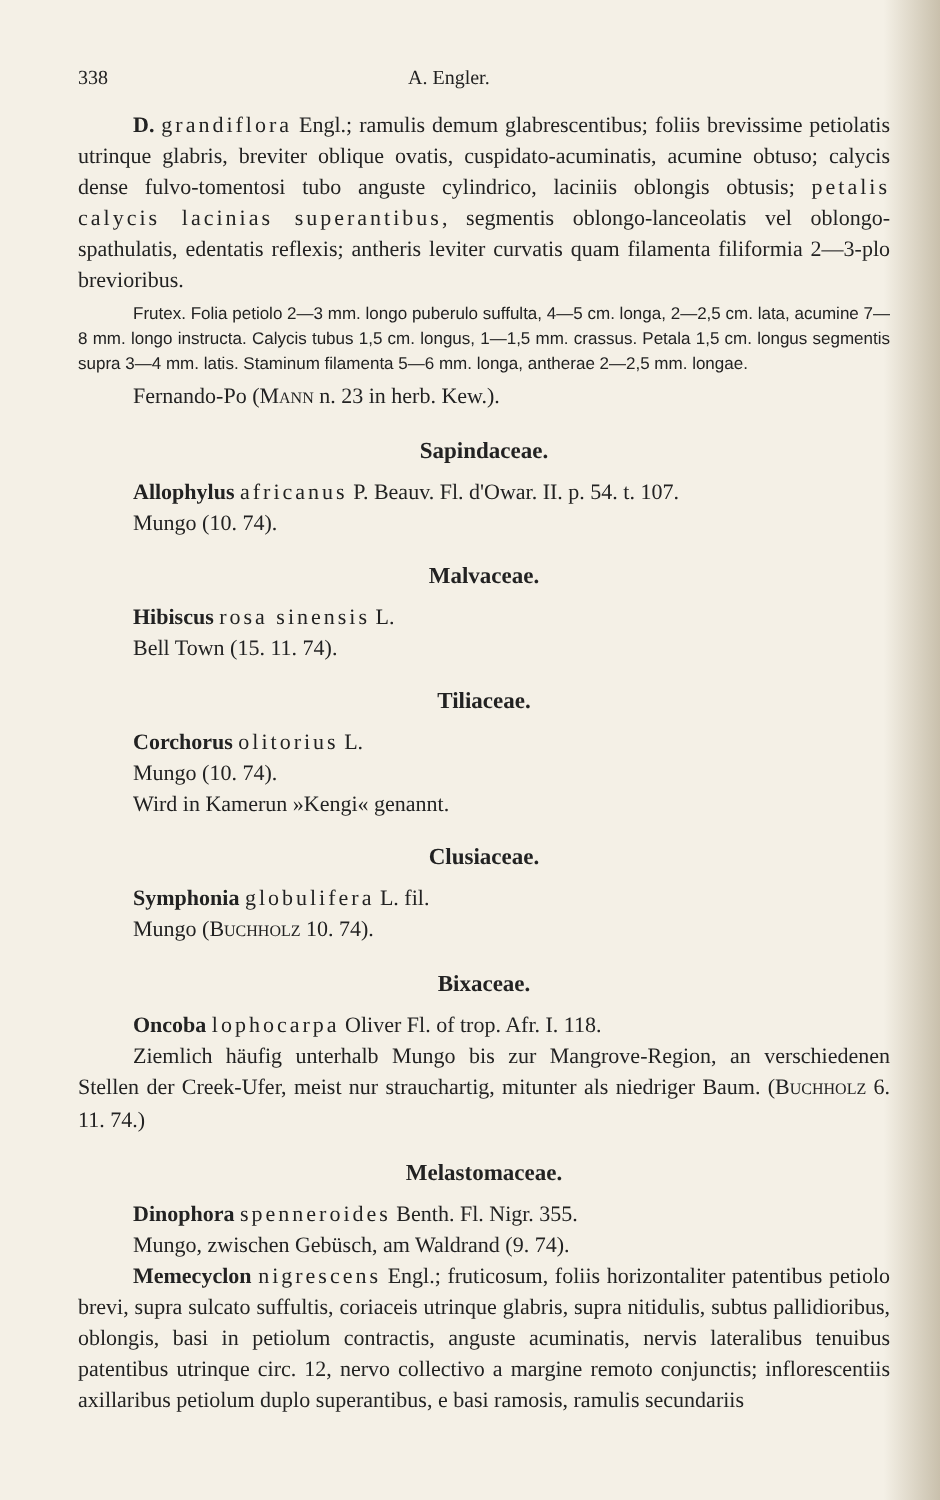338 A. Engler.
D. grandiflora Engl.; ramulis demum glabrescentibus; foliis brevissime petiolatis utrinque glabris, breviter oblique ovatis, cuspidato-acuminatis, acumine obtuso; calycis dense fulvo-tomentosi tubo anguste cylindrico, laciniis oblongis obtusis; petalis calycis lacinias superantibus, segmentis oblongo-lanceolatis vel oblongo-spathulatis, edentatis reflexis; antheris leviter curvatis quam filamenta filiformia 2—3-plo brevioribus.
Frutex. Folia petiolo 2—3 mm. longo puberulo suffulta, 4—5 cm. longa, 2—2,5 cm. lata, acumine 7—8 mm. longo instructa. Calycis tubus 1,5 cm. longus, 1—1,5 mm. crassus. Petala 1,5 cm. longus segmentis supra 3—4 mm. latis. Staminum filamenta 5—6 mm. longa, antherae 2—2,5 mm. longae.
Fernando-Po (MANN n. 23 in herb. Kew.).
Sapindaceae.
Allophylus africanus P. Beauv. Fl. d'Owar. II. p. 54. t. 107.
Mungo (10. 74).
Malvaceae.
Hibiscus rosa sinensis L.
Bell Town (15. 11. 74).
Tiliaceae.
Corchorus olitorius L.
Mungo (10. 74).
Wird in Kamerun »Kengi« genannt.
Clusiaceae.
Symphonia globulifera L. fil.
Mungo (BUCHHOLZ 10. 74).
Bixaceae.
Oncoba lophocarpa Oliver Fl. of trop. Afr. I. 118.
Ziemlich häufig unterhalb Mungo bis zur Mangrove-Region, an verschiedenen Stellen der Creek-Ufer, meist nur strauchartig, mitunter als niedriger Baum. (BUCHHOLZ 6. 11. 74.)
Melastomaceae.
Dinophora spenneroides Benth. Fl. Nigr. 355.
Mungo, zwischen Gebüsch, am Waldrand (9. 74).
Memecyclon nigrescens Engl.; fruticosum, foliis horizontaliter patentibus petiolo brevi, supra sulcato suffultis, coriaceis utrinque glabris, supra nitidulis, subtus pallidioribus, oblongis, basi in petiolum contractis, anguste acuminatis, nervis lateralibus tenuibus patentibus utrinque circ. 12, nervo collectivo a margine remoto conjunctis; inflorescentiis axillaribus petiolum duplo superantibus, e basi ramosis, ramulis secundariis